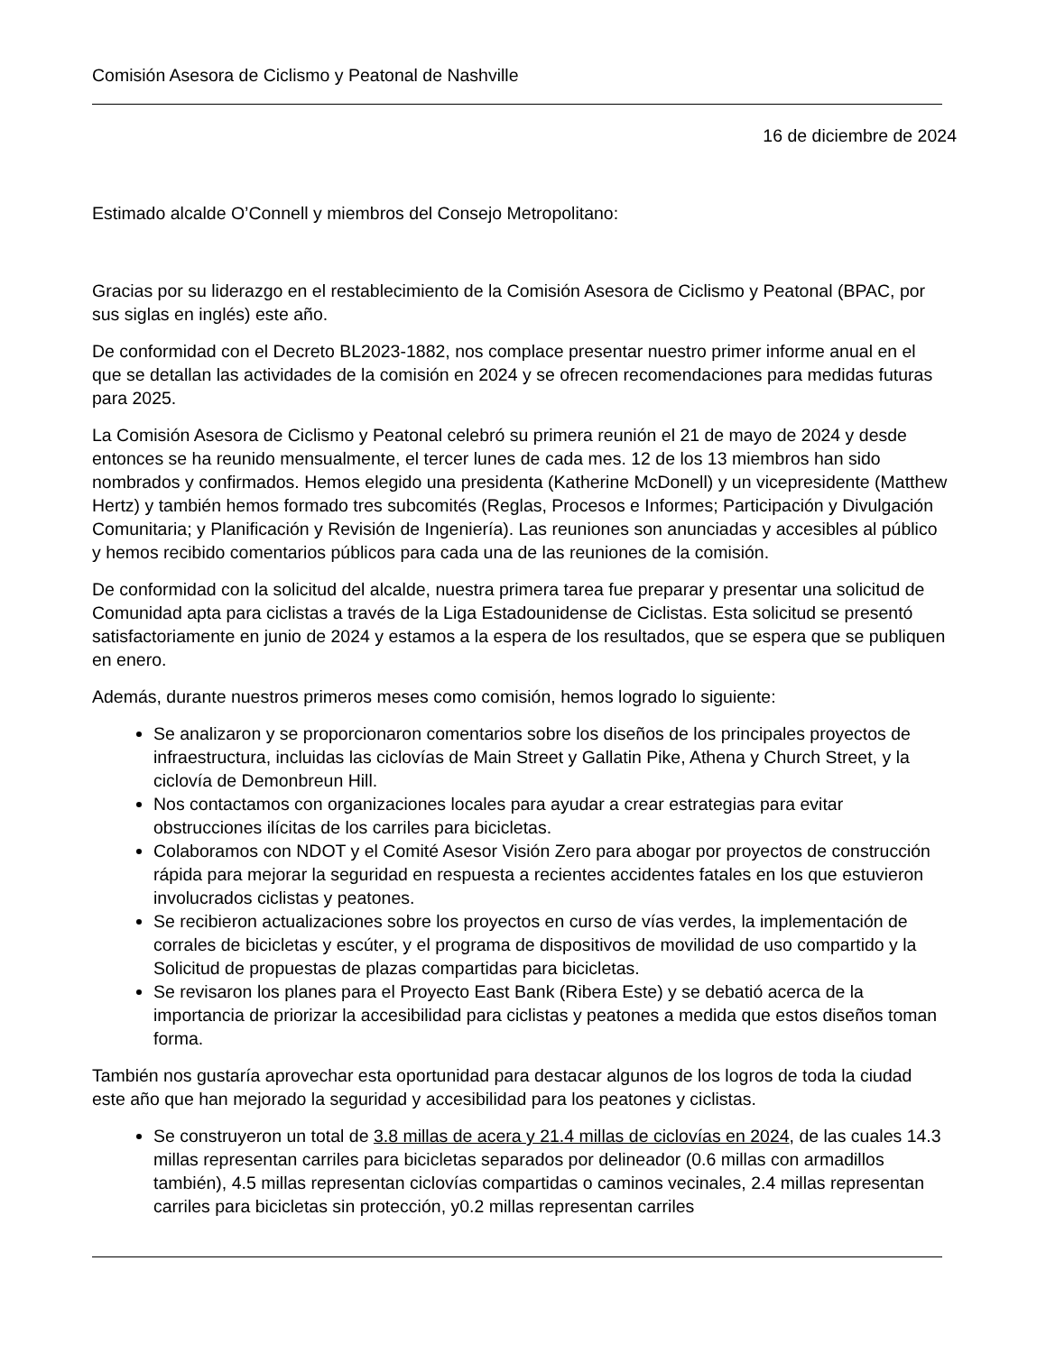Comisión Asesora de Ciclismo y Peatonal de Nashville
16 de diciembre de 2024
Estimado alcalde O’Connell y miembros del Consejo Metropolitano:
Gracias por su liderazgo en el restablecimiento de la Comisión Asesora de Ciclismo y Peatonal (BPAC, por sus siglas en inglés) este año.
De conformidad con el Decreto BL2023-1882, nos complace presentar nuestro primer informe anual en el que se detallan las actividades de la comisión en 2024 y se ofrecen recomendaciones para medidas futuras para 2025.
La Comisión Asesora de Ciclismo y Peatonal celebró su primera reunión el 21 de mayo de 2024 y desde entonces se ha reunido mensualmente, el tercer lunes de cada mes. 12 de los 13 miembros han sido nombrados y confirmados. Hemos elegido una presidenta (Katherine McDonell) y un vicepresidente (Matthew Hertz) y también hemos formado tres subcomités (Reglas, Procesos e Informes; Participación y Divulgación Comunitaria; y Planificación y Revisión de Ingeniería). Las reuniones son anunciadas y accesibles al público y hemos recibido comentarios públicos para cada una de las reuniones de la comisión.
De conformidad con la solicitud del alcalde, nuestra primera tarea fue preparar y presentar una solicitud de Comunidad apta para ciclistas a través de la Liga Estadounidense de Ciclistas. Esta solicitud se presentó satisfactoriamente en junio de 2024 y estamos a la espera de los resultados, que se espera que se publiquen en enero.
Además, durante nuestros primeros meses como comisión, hemos logrado lo siguiente:
Se analizaron y se proporcionaron comentarios sobre los diseños de los principales proyectos de infraestructura, incluidas las ciclovías de Main Street y Gallatin Pike, Athena y Church Street, y la ciclovía de Demonbreun Hill.
Nos contactamos con organizaciones locales para ayudar a crear estrategias para evitar obstrucciones ilícitas de los carriles para bicicletas.
Colaboramos con NDOT y el Comité Asesor Visión Zero para abogar por proyectos de construcción rápida para mejorar la seguridad en respuesta a recientes accidentes fatales en los que estuvieron involucrados ciclistas y peatones.
Se recibieron actualizaciones sobre los proyectos en curso de vías verdes, la implementación de corrales de bicicletas y escúter, y el programa de dispositivos de movilidad de uso compartido y la Solicitud de propuestas de plazas compartidas para bicicletas.
Se revisaron los planes para el Proyecto East Bank (Ribera Este) y se debatió acerca de la importancia de priorizar la accesibilidad para ciclistas y peatones a medida que estos diseños toman forma.
También nos gustaría aprovechar esta oportunidad para destacar algunos de los logros de toda la ciudad este año que han mejorado la seguridad y accesibilidad para los peatones y ciclistas.
Se construyeron un total de 3.8 millas de acera y 21.4 millas de ciclovías en 2024, de las cuales 14.3 millas representan carriles para bicicletas separados por delineador (0.6 millas con armadillos también), 4.5 millas representan ciclovías compartidas o caminos vecinales, 2.4 millas representan carriles para bicicletas sin protección, y0.2 millas representan carriles